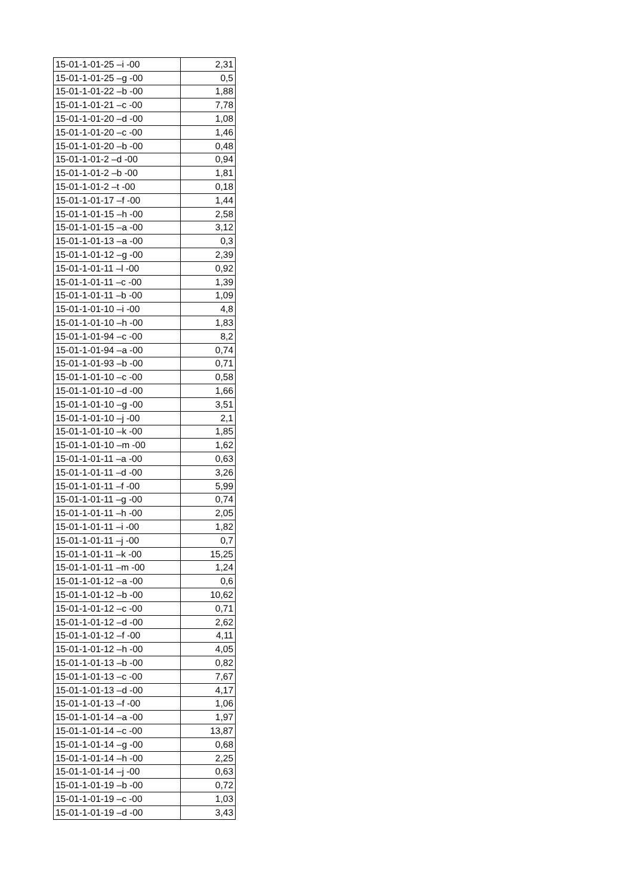| 15-01-1-01-25 –i -00 | 2,31 |
| 15-01-1-01-25 –g -00 | 0,5 |
| 15-01-1-01-22 –b -00 | 1,88 |
| 15-01-1-01-21 –c -00 | 7,78 |
| 15-01-1-01-20 –d -00 | 1,08 |
| 15-01-1-01-20 –c -00 | 1,46 |
| 15-01-1-01-20 –b -00 | 0,48 |
| 15-01-1-01-2 –d -00 | 0,94 |
| 15-01-1-01-2 –b -00 | 1,81 |
| 15-01-1-01-2 –t -00 | 0,18 |
| 15-01-1-01-17 –f -00 | 1,44 |
| 15-01-1-01-15 –h -00 | 2,58 |
| 15-01-1-01-15 –a -00 | 3,12 |
| 15-01-1-01-13 –a -00 | 0,3 |
| 15-01-1-01-12 –g -00 | 2,39 |
| 15-01-1-01-11 –l -00 | 0,92 |
| 15-01-1-01-11 –c -00 | 1,39 |
| 15-01-1-01-11 –b -00 | 1,09 |
| 15-01-1-01-10 –i -00 | 4,8 |
| 15-01-1-01-10 –h -00 | 1,83 |
| 15-01-1-01-94 –c -00 | 8,2 |
| 15-01-1-01-94 –a -00 | 0,74 |
| 15-01-1-01-93 –b -00 | 0,71 |
| 15-01-1-01-10 –c -00 | 0,58 |
| 15-01-1-01-10 –d -00 | 1,66 |
| 15-01-1-01-10 –g -00 | 3,51 |
| 15-01-1-01-10 –j -00 | 2,1 |
| 15-01-1-01-10 –k -00 | 1,85 |
| 15-01-1-01-10 –m -00 | 1,62 |
| 15-01-1-01-11 –a -00 | 0,63 |
| 15-01-1-01-11 –d -00 | 3,26 |
| 15-01-1-01-11 –f -00 | 5,99 |
| 15-01-1-01-11 –g -00 | 0,74 |
| 15-01-1-01-11 –h -00 | 2,05 |
| 15-01-1-01-11 –i -00 | 1,82 |
| 15-01-1-01-11 –j -00 | 0,7 |
| 15-01-1-01-11 –k -00 | 15,25 |
| 15-01-1-01-11 –m -00 | 1,24 |
| 15-01-1-01-12 –a -00 | 0,6 |
| 15-01-1-01-12 –b -00 | 10,62 |
| 15-01-1-01-12 –c -00 | 0,71 |
| 15-01-1-01-12 –d -00 | 2,62 |
| 15-01-1-01-12 –f -00 | 4,11 |
| 15-01-1-01-12 –h -00 | 4,05 |
| 15-01-1-01-13 –b -00 | 0,82 |
| 15-01-1-01-13 –c -00 | 7,67 |
| 15-01-1-01-13 –d -00 | 4,17 |
| 15-01-1-01-13 –f -00 | 1,06 |
| 15-01-1-01-14 –a -00 | 1,97 |
| 15-01-1-01-14 –c -00 | 13,87 |
| 15-01-1-01-14 –g -00 | 0,68 |
| 15-01-1-01-14 –h -00 | 2,25 |
| 15-01-1-01-14 –j -00 | 0,63 |
| 15-01-1-01-19 –b -00 | 0,72 |
| 15-01-1-01-19 –c -00 | 1,03 |
| 15-01-1-01-19 –d -00 | 3,43 |